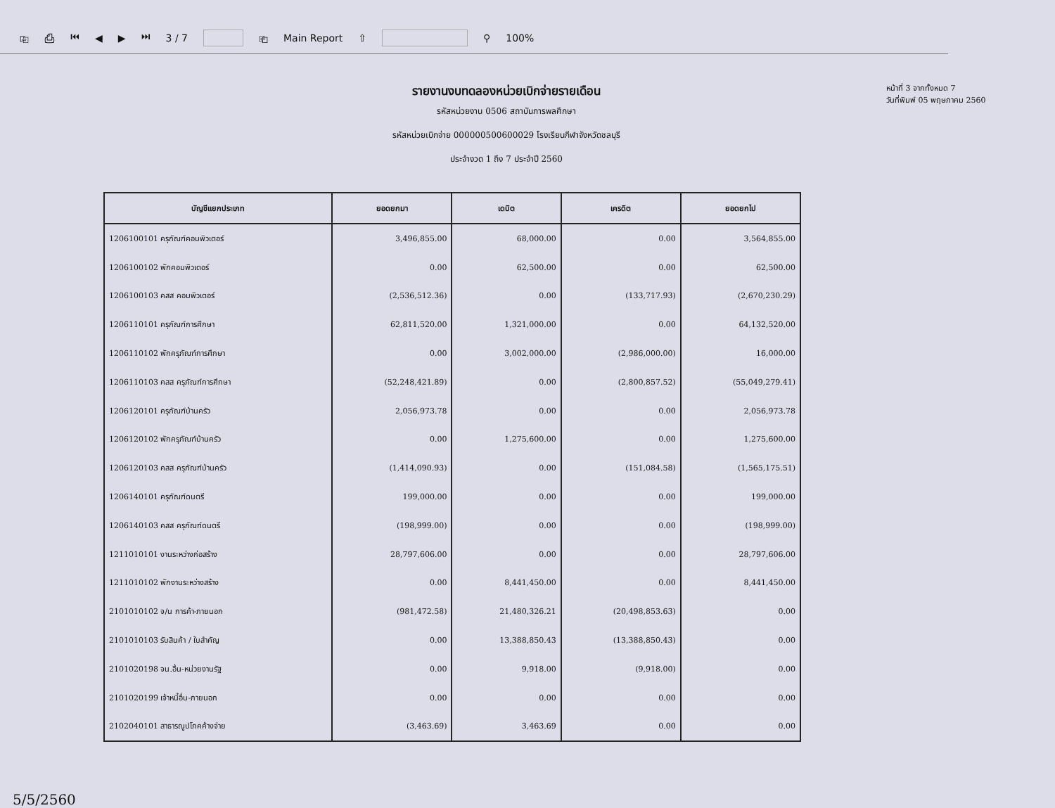⎘ ⎙ ⏮ ◀ ▶ ⏭ 3 / 7 ⎗ Main Report ⇧ ⚲ 100%
รายงานงบทดลองหน่วยเบิกจ่ายรายเดือน
รหัสหน่วยงาน 0506 สถาบันการพลศึกษา
รหัสหน่วยเบิกจ่าย 000000500600029 โรงเรียนกีฬาจังหวัดชลบุรี
ประจำงวด 1 ถึง 7 ประจำปี 2560
หน้าที่ 3 จากทั้งหมด 7
วันที่พิมพ์ 05 พฤษภาคม 2560
| บัญชีแยกประเภท | ยอดยกมา | เดบิต | เครดิต | ยอดยกไป |
| --- | --- | --- | --- | --- |
| 1206100101 ครุภัณฑ์คอมพิวเตอร์ | 3,496,855.00 | 68,000.00 | 0.00 | 3,564,855.00 |
| 1206100102 พักคอมพิวเตอร์ | 0.00 | 62,500.00 | 0.00 | 62,500.00 |
| 1206100103 คสส คอมพิวเตอร์ | (2,536,512.36) | 0.00 | (133,717.93) | (2,670,230.29) |
| 1206110101 ครุภัณฑ์การศึกษา | 62,811,520.00 | 1,321,000.00 | 0.00 | 64,132,520.00 |
| 1206110102 พักครุภัณฑ์การศึกษา | 0.00 | 3,002,000.00 | (2,986,000.00) | 16,000.00 |
| 1206110103 คสส ครุภัณฑ์การศึกษา | (52,248,421.89) | 0.00 | (2,800,857.52) | (55,049,279.41) |
| 1206120101 ครุภัณฑ์บ้านครัว | 2,056,973.78 | 0.00 | 0.00 | 2,056,973.78 |
| 1206120102 พักครุภัณฑ์บ้านครัว | 0.00 | 1,275,600.00 | 0.00 | 1,275,600.00 |
| 1206120103 คสส ครุภัณฑ์บ้านครัว | (1,414,090.93) | 0.00 | (151,084.58) | (1,565,175.51) |
| 1206140101 ครุภัณฑ์ดนตรี | 199,000.00 | 0.00 | 0.00 | 199,000.00 |
| 1206140103 คสส ครุภัณฑ์ดนตรี | (198,999.00) | 0.00 | 0.00 | (198,999.00) |
| 1211010101 งานระหว่างก่อสร้าง | 28,797,606.00 | 0.00 | 0.00 | 28,797,606.00 |
| 1211010102 พักงานระหว่างสร้าง | 0.00 | 8,441,450.00 | 0.00 | 8,441,450.00 |
| 2101010102 จ/น การค้า-ภายนอก | (981,472.58) | 21,480,326.21 | (20,498,853.63) | 0.00 |
| 2101010103 รับสินค้า / ใบสำคัญ | 0.00 | 13,388,850.43 | (13,388,850.43) | 0.00 |
| 2101020198 จน.อื่น-หน่วยงานรัฐ | 0.00 | 9,918.00 | (9,918.00) | 0.00 |
| 2101020199 เจ้าหนี้อื่น-ภายนอก | 0.00 | 0.00 | 0.00 | 0.00 |
| 2102040101 สาธารณูปโภคค้างจ่าย | (3,463.69) | 3,463.69 | 0.00 | 0.00 |
5/5/2560